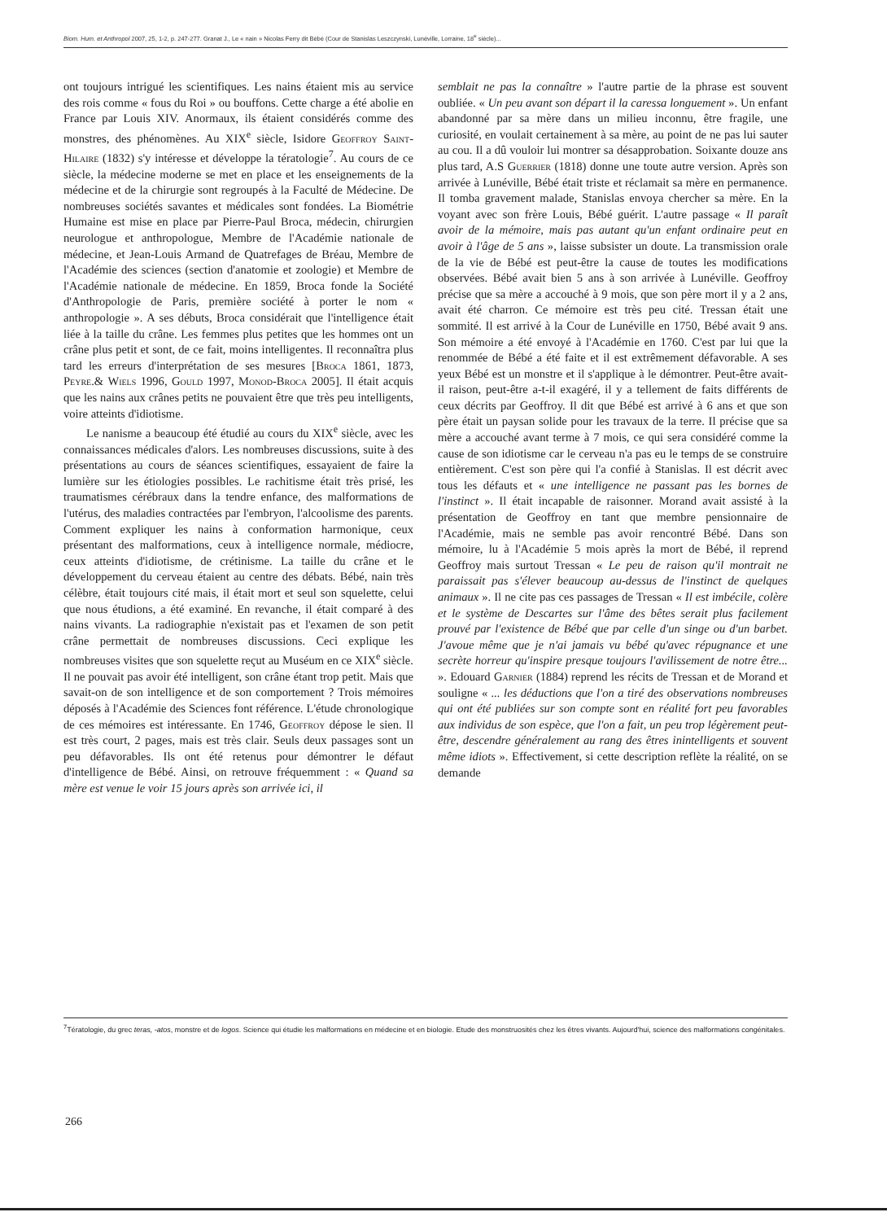Biom. Hum. et Anthropol 2007, 25, 1-2, p. 247-277. Granat J., Le « nain » Nicolas Ferry dit Bébé (Cour de Stanislas Leszczynski, Lunéville, Lorraine, 18<sup>e</sup> siècle)...
ont toujours intrigué les scientifiques. Les nains étaient mis au service des rois comme « fous du Roi » ou bouffons. Cette charge a été abolie en France par Louis XIV. Anormaux, ils étaient considérés comme des monstres, des phénomènes. Au XIX<sup>e</sup> siècle, Isidore Geoffroy Saint-Hilaire (1832) s'y intéresse et développe la tératologie<sup>7</sup>. Au cours de ce siècle, la médecine moderne se met en place et les enseignements de la médecine et de la chirurgie sont regroupés à la Faculté de Médecine. De nombreuses sociétés savantes et médicales sont fondées. La Biométrie Humaine est mise en place par Pierre-Paul Broca, médecin, chirurgien neurologue et anthropologue, Membre de l'Académie nationale de médecine, et Jean-Louis Armand de Quatrefages de Bréau, Membre de l'Académie des sciences (section d'anatomie et zoologie) et Membre de l'Académie nationale de médecine. En 1859, Broca fonde la Société d'Anthropologie de Paris, première société à porter le nom « anthropologie ». A ses débuts, Broca considérait que l'intelligence était liée à la taille du crâne. Les femmes plus petites que les hommes ont un crâne plus petit et sont, de ce fait, moins intelligentes. Il reconnaîtra plus tard les erreurs d'interprétation de ses mesures [Broca 1861, 1873, Peyre.& Wiels 1996, Gould 1997, Monod-Broca 2005]. Il était acquis que les nains aux crânes petits ne pouvaient être que très peu intelligents, voire atteints d'idiotisme.
Le nanisme a beaucoup été étudié au cours du XIX<sup>e</sup> siècle, avec les connaissances médicales d'alors. Les nombreuses discussions, suite à des présentations au cours de séances scientifiques, essayaient de faire la lumière sur les étiologies possibles. Le rachitisme était très prisé, les traumatismes cérébraux dans la tendre enfance, des malformations de l'utérus, des maladies contractées par l'embryon, l'alcoolisme des parents. Comment expliquer les nains à conformation harmonique, ceux présentant des malformations, ceux à intelligence normale, médiocre, ceux atteints d'idiotisme, de crétinisme. La taille du crâne et le développement du cerveau étaient au centre des débats. Bébé, nain très célèbre, était toujours cité mais, il était mort et seul son squelette, celui que nous étudions, a été examiné. En revanche, il était comparé à des nains vivants. La radiographie n'existait pas et l'examen de son petit crâne permettait de nombreuses discussions. Ceci explique les nombreuses visites que son squelette reçut au Muséum en ce XIX<sup>e</sup> siècle. Il ne pouvait pas avoir été intelligent, son crâne étant trop petit. Mais que savait-on de son intelligence et de son comportement ? Trois mémoires déposés à l'Académie des Sciences font référence. L'étude chronologique de ces mémoires est intéressante. En 1746, Geoffroy dépose le sien. Il est très court, 2 pages, mais est très clair. Seuls deux passages sont un peu défavorables. Ils ont été retenus pour démontrer le défaut d'intelligence de Bébé. Ainsi, on retrouve fréquemment : « Quand sa mère est venue le voir 15 jours après son arrivée ici, il
semblait ne pas la connaître » l'autre partie de la phrase est souvent oubliée. « Un peu avant son départ il la caressa longuement ». Un enfant abandonné par sa mère dans un milieu inconnu, être fragile, une curiosité, en voulait certainement à sa mère, au point de ne pas lui sauter au cou. Il a dû vouloir lui montrer sa désapprobation. Soixante douze ans plus tard, A.S Guerrier (1818) donne une toute autre version. Après son arrivée à Lunéville, Bébé était triste et réclamait sa mère en permanence. Il tomba gravement malade, Stanislas envoya chercher sa mère. En la voyant avec son frère Louis, Bébé guérit. L'autre passage « Il paraît avoir de la mémoire, mais pas autant qu'un enfant ordinaire peut en avoir à l'âge de 5 ans », laisse subsister un doute. La transmission orale de la vie de Bébé est peut-être la cause de toutes les modifications observées. Bébé avait bien 5 ans à son arrivée à Lunéville. Geoffroy précise que sa mère a accouché à 9 mois, que son père mort il y a 2 ans, avait été charron. Ce mémoire est très peu cité. Tressan était une sommité. Il est arrivé à la Cour de Lunéville en 1750, Bébé avait 9 ans. Son mémoire a été envoyé à l'Académie en 1760. C'est par lui que la renommée de Bébé a été faite et il est extrêmement défavorable. A ses yeux Bébé est un monstre et il s'applique à le démontrer. Peut-être avait-il raison, peut-être a-t-il exagéré, il y a tellement de faits différents de ceux décrits par Geoffroy. Il dit que Bébé est arrivé à 6 ans et que son père était un paysan solide pour les travaux de la terre. Il précise que sa mère a accouché avant terme à 7 mois, ce qui sera considéré comme la cause de son idiotisme car le cerveau n'a pas eu le temps de se construire entièrement. C'est son père qui l'a confié à Stanislas. Il est décrit avec tous les défauts et « une intelligence ne passant pas les bornes de l'instinct ». Il était incapable de raisonner. Morand avait assisté à la présentation de Geoffroy en tant que membre pensionnaire de l'Académie, mais ne semble pas avoir rencontré Bébé. Dans son mémoire, lu à l'Académie 5 mois après la mort de Bébé, il reprend Geoffroy mais surtout Tressan « Le peu de raison qu'il montrait ne paraissait pas s'élever beaucoup au-dessus de l'instinct de quelques animaux ». Il ne cite pas ces passages de Tressan « Il est imbécile, colère et le système de Descartes sur l'âme des bêtes serait plus facilement prouvé par l'existence de Bébé que par celle d'un singe ou d'un barbet. J'avoue même que je n'ai jamais vu bébé qu'avec répugnance et une secrète horreur qu'inspire presque toujours l'avilissement de notre être... ». Edouard Garnier (1884) reprend les récits de Tressan et de Morand et souligne « ... les déductions que l'on a tiré des observations nombreuses qui ont été publiées sur son compte sont en réalité fort peu favorables aux individus de son espèce, que l'on a fait, un peu trop légèrement peut-être, descendre généralement au rang des êtres inintelligents et souvent même idiots ». Effectivement, si cette description reflète la réalité, on se demande
<sup>7</sup> Tératologie, du grec teras, -atos, monstre et de logos. Science qui étudie les malformations en médecine et en biologie. Etude des monstruosités chez les êtres vivants. Aujourd'hui, science des malformations congénitales.
266